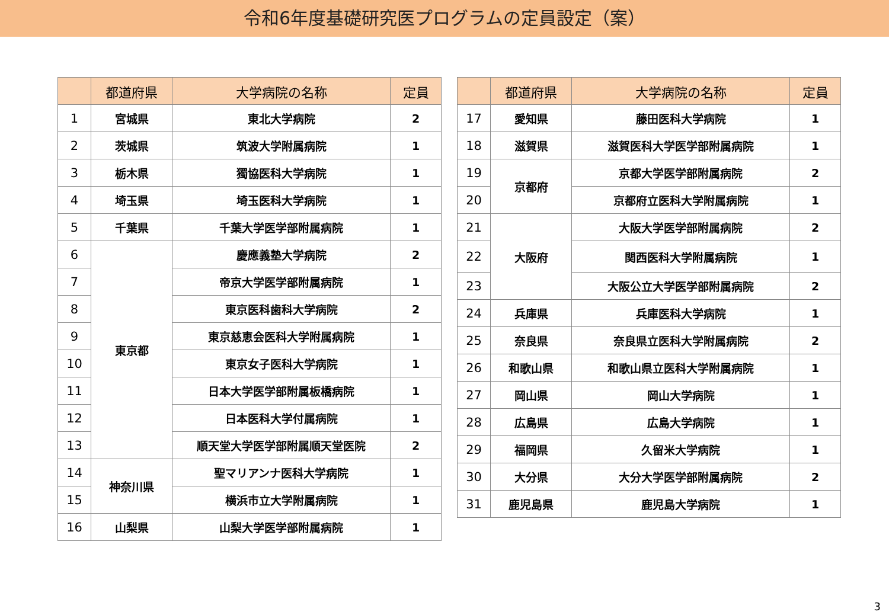令和6年度基礎研究医プログラムの定員設定（案）
| | 都道府県 | 大学病院の名称 | 定員 |
| --- | --- | --- | --- |
| 1 | 宮城県 | 東北大学病院 | 2 |
| 2 | 茨城県 | 筑波大学附属病院 | 1 |
| 3 | 栃木県 | 獨協医科大学病院 | 1 |
| 4 | 埼玉県 | 埼玉医科大学病院 | 1 |
| 5 | 千葉県 | 千葉大学医学部附属病院 | 1 |
| 6 | 東京都 | 慶應義塾大学病院 | 2 |
| 7 | | 帝京大学医学部附属病院 | 1 |
| 8 | | 東京医科歯科大学病院 | 2 |
| 9 | | 東京慈恵会医科大学附属病院 | 1 |
| 10 | | 東京女子医科大学病院 | 1 |
| 11 | | 日本大学医学部附属板橋病院 | 1 |
| 12 | | 日本医科大学付属病院 | 1 |
| 13 | | 順天堂大学医学部附属順天堂医院 | 2 |
| 14 | 神奈川県 | 聖マリアンナ医科大学病院 | 1 |
| 15 | | 横浜市立大学附属病院 | 1 |
| 16 | 山梨県 | 山梨大学医学部附属病院 | 1 |
| | 都道府県 | 大学病院の名称 | 定員 |
| --- | --- | --- | --- |
| 17 | 愛知県 | 藤田医科大学病院 | 1 |
| 18 | 滋賀県 | 滋賀医科大学医学部附属病院 | 1 |
| 19 | 京都府 | 京都大学医学部附属病院 | 2 |
| 20 | | 京都府立医科大学附属病院 | 1 |
| 21 | 大阪府 | 大阪大学医学部附属病院 | 2 |
| 22 | | 関西医科大学附属病院 | 1 |
| 23 | | 大阪公立大学医学部附属病院 | 2 |
| 24 | 兵庫県 | 兵庫医科大学病院 | 1 |
| 25 | 奈良県 | 奈良県立医科大学附属病院 | 2 |
| 26 | 和歌山県 | 和歌山県立医科大学附属病院 | 1 |
| 27 | 岡山県 | 岡山大学病院 | 1 |
| 28 | 広島県 | 広島大学病院 | 1 |
| 29 | 福岡県 | 久留米大学病院 | 1 |
| 30 | 大分県 | 大分大学医学部附属病院 | 2 |
| 31 | 鹿児島県 | 鹿児島大学病院 | 1 |
3